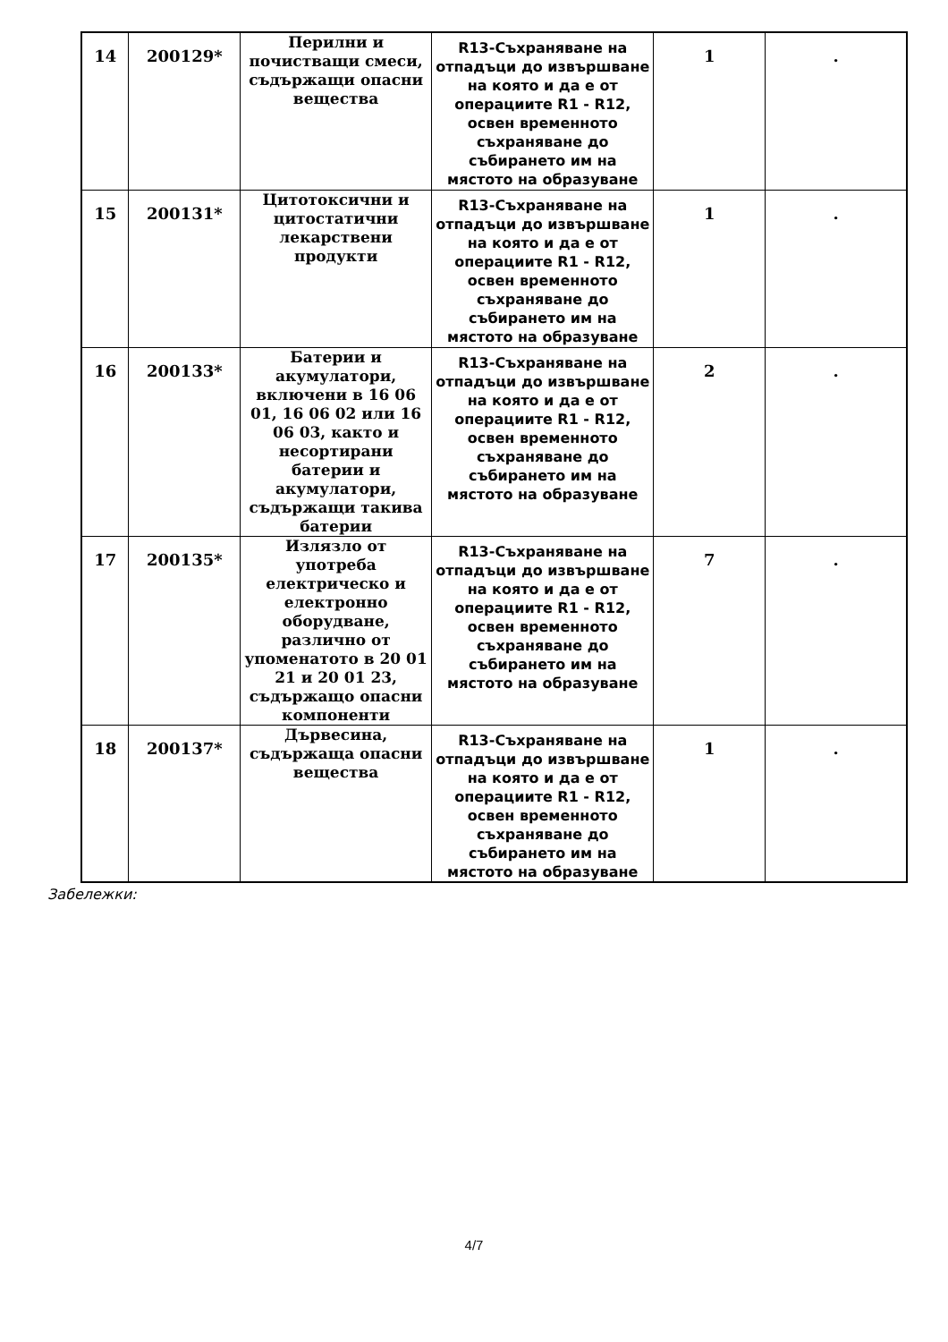| 14 | 200129* | Перилни и почистващи смеси, съдържащи опасни вещества | R13-Съхраняване на отпадъци до извършване на която и да е от операциите R1 - R12, освен временното съхраняване до събирането им на мястото на образуване | 1 | . |
| 15 | 200131* | Цитотоксични и цитостатични лекарствени продукти | R13-Съхраняване на отпадъци до извършване на която и да е от операциите R1 - R12, освен временното съхраняване до събирането им на мястото на образуване | 1 | . |
| 16 | 200133* | Батерии и акумулатори, включени в 16 06 01, 16 06 02 или 16 06 03, както и несортирани батерии и акумулатори, съдържащи такива батерии | R13-Съхраняване на отпадъци до извършване на която и да е от операциите R1 - R12, освен временното съхраняване до събирането им на мястото на образуване | 2 | . |
| 17 | 200135* | Излязло от употреба електрическо и електронно оборудване, различно от упоменатото в 20 01 21 и 20 01 23, съдържащо опасни компоненти | R13-Съхраняване на отпадъци до извършване на която и да е от операциите R1 - R12, освен временното съхраняване до събирането им на мястото на образуване | 7 | . |
| 18 | 200137* | Дървесина, съдържаща опасни вещества | R13-Съхраняване на отпадъци до извършване на която и да е от операциите R1 - R12, освен временното съхраняване до събирането им на мястото на образуване | 1 | . |
Забележки:
4/7